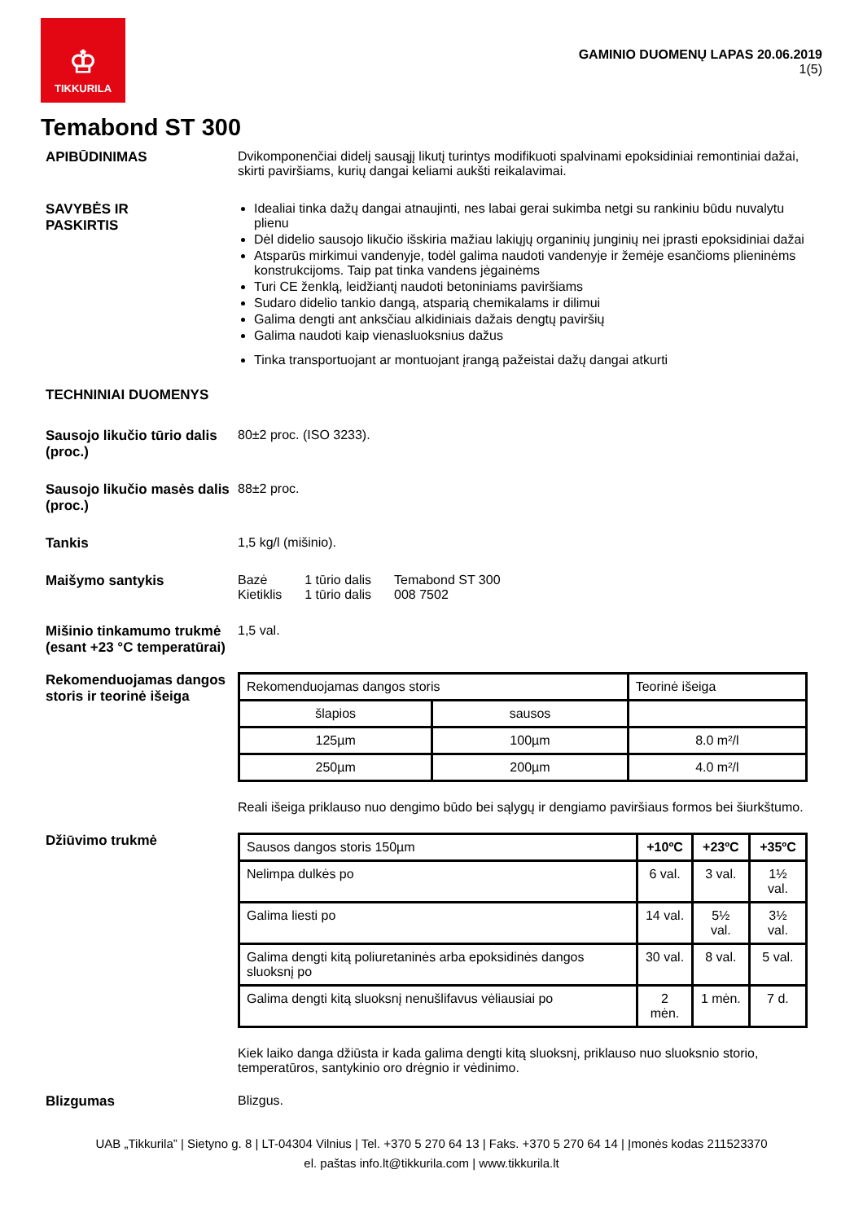♔
TIKKURILA
GAMINIO DUOMENŲ LAPAS 20.06.2019
1(5)
Temabond ST 300
APIBŪDINIMAS Dvikomponenčiai didelį sausąjį likutį turintys modifikuoti spalvinami epoksidiniai remontiniai dažai, skirti paviršiams, kurių dangai keliami aukšti reikalavimai.
SAVYBĖS IR
PASKIRTIS
Idealiai tinka dažų dangai atnaujinti, nes labai gerai sukimba netgi su rankiniu būdu nuvalytu plienu
Dėl didelio sausojo likučio išskiria mažiau lakiųjų organinių junginių nei įprasti epoksidiniai dažai
Atsparūs mirkimui vandenyje, todėl galima naudoti vandenyje ir žemėje esančioms plieninėms konstrukcijoms. Taip pat tinka vandens jėgainėms
Turi CE ženklą, leidžiantį naudoti betoniniams paviršiams
Sudaro didelio tankio dangą, atsparią chemikalams ir dilimui
Galima dengti ant anksčiau alkidiniais dažais dengtų paviršių
Galima naudoti kaip vienasluoksnius dažus
Tinka transportuojant ar montuojant įrangą pažeistai dažų dangai atkurti
TECHNINIAI DUOMENYS
Sausojo likučio tūrio dalis (proc.)
80±2 proc. (ISO 3233).
Sausojo likučio masės dalis (proc.)
88±2 proc.
Tankis 1,5 kg/l (mišinio).
Maišymo santykis
| Bazė Kietiklis | 1 tūrio dalis 1 tūrio dalis | Temabond ST 300 008 7502 |
Mišinio tinkamumo trukmė (esant +23 °C temperatūrai)
1,5 val.
Rekomenduojamas dangos storis ir teorinė išeiga
| Rekomenduojamas dangos storis | | Teorinė išeiga |
| šlapios | sausos | |
| 125µm | 100µm | 8.0 m²/l |
| 250µm | 200µm | 4.0 m²/l |
Reali išeiga priklauso nuo dengimo būdo bei sąlygų ir dengiamo paviršiaus formos bei šiurkštumo.
Džiūvimo trukmė
| Sausos dangos storis 150µm | +10ºC | +23ºC | +35ºC |
| Nelimpa dulkės po | 6 val. | 3 val. | 1½ val. |
| Galima liesti po | 14 val. | 5½ val. | 3½ val. |
| Galima dengti kitą poliuretaninės arba epoksidinės dangos sluoksnį po | 30 val. | 8 val. | 5 val. |
| Galima dengti kitą sluoksnį nenušlifavus vėliausiai po | 2 mėn. | 1 mėn. | 7 d. |
Kiek laiko danga džiūsta ir kada galima dengti kitą sluoksnį, priklauso nuo sluoksnio storio, temperatūros, santykinio oro drėgnio ir vėdinimo.
Blizgumas Blizgus.
UAB „Tikkurila” | Sietyno g. 8 | LT-04304 Vilnius | Tel. +370 5 270 64 13 | Faks. +370 5 270 64 14 | Įmonės kodas 211523370
el. paštas info.lt@tikkurila.com | www.tikkurila.lt